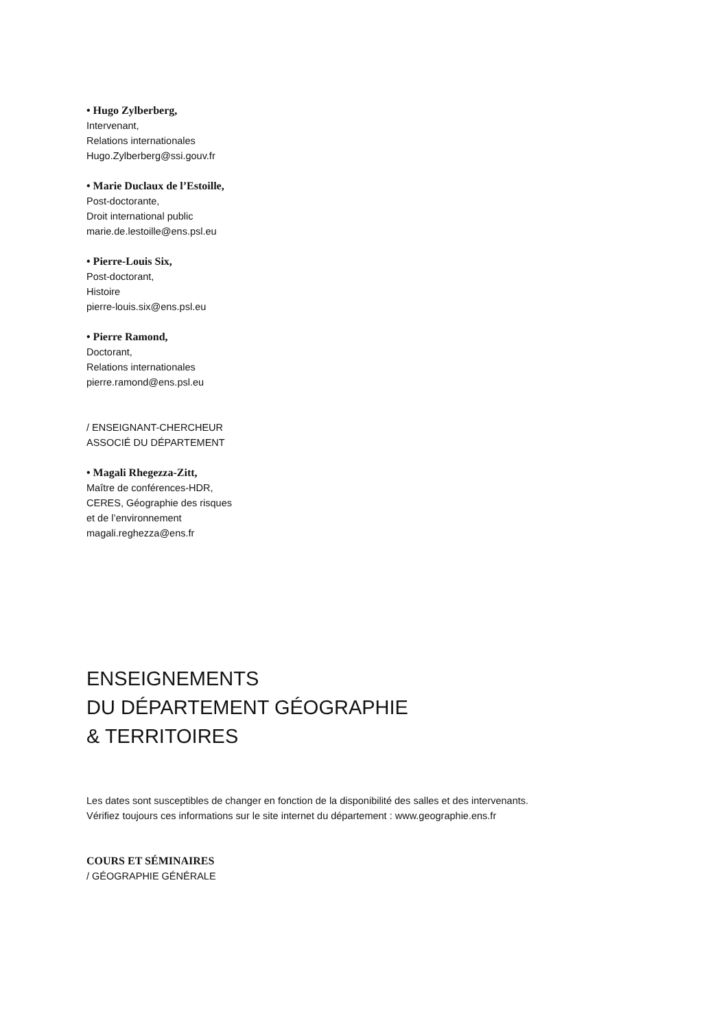• Hugo Zylberberg,
Intervenant,
Relations internationales
Hugo.Zylberberg@ssi.gouv.fr
• Marie Duclaux de l’Estoille,
Post-doctorante,
Droit international public
marie.de.lestoille@ens.psl.eu
• Pierre-Louis Six,
Post-doctorant,
Histoire
pierre-louis.six@ens.psl.eu
• Pierre Ramond,
Doctorant,
Relations internationales
pierre.ramond@ens.psl.eu
/ ENSEIGNANT-CHERCHEUR
ASSOCIÉ DU DÉPARTEMENT
• Magali Rhegezza-Zitt,
Maître de conférences-HDR,
CERES, Géographie des risques
et de l’environnement
magali.reghezza@ens.fr
ENSEIGNEMENTS
DU DÉPARTEMENT GÉOGRAPHIE
& TERRITOIRES
Les dates sont susceptibles de changer en fonction de la disponibilité des salles et des intervenants.
Vérifiez toujours ces informations sur le site internet du département : www.geographie.ens.fr
COURS ET SÉMINAIRES
/ GÉOGRAPHIE GÉNÉRALE